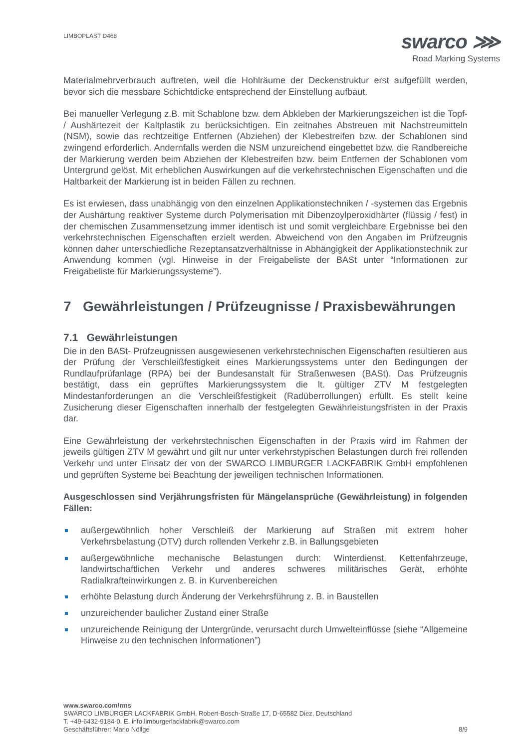LIMBOPLAST D468
swarco ⋙
Road Marking Systems
Materialmehrverbrauch auftreten, weil die Hohlräume der Deckenstruktur erst aufgefüllt werden, bevor sich die messbare Schichtdicke entsprechend der Einstellung aufbaut.
Bei manueller Verlegung z.B. mit Schablone bzw. dem Abkleben der Markierungszeichen ist die Topf- / Aushärtezeit der Kaltplastik zu berücksichtigen. Ein zeitnahes Abstreuen mit Nachstreumitteln (NSM), sowie das rechtzeitige Entfernen (Abziehen) der Klebestreifen bzw. der Schablonen sind zwingend erforderlich. Andernfalls werden die NSM unzureichend eingebettet bzw. die Randbereiche der Markierung werden beim Abziehen der Klebestreifen bzw. beim Entfernen der Schablonen vom Untergrund gelöst. Mit erheblichen Auswirkungen auf die verkehrstechnischen Eigenschaften und die Haltbarkeit der Markierung ist in beiden Fällen zu rechnen.
Es ist erwiesen, dass unabhängig von den einzelnen Applikationstechniken / -systemen das Ergebnis der Aushärtung reaktiver Systeme durch Polymerisation mit Dibenzoylperoxidhärter (flüssig / fest) in der chemischen Zusammensetzung immer identisch ist und somit vergleichbare Ergebnisse bei den verkehrstechnischen Eigenschaften erzielt werden. Abweichend von den Angaben im Prüfzeugnis können daher unterschiedliche Rezeptansatzverhältnisse in Abhängigkeit der Applikationstechnik zur Anwendung kommen (vgl. Hinweise in der Freigabeliste der BASt unter “Informationen zur Freigabeliste für Markierungssysteme”).
7 Gewährleistungen / Prüfzeugnisse / Praxisbewährungen
7.1 Gewährleistungen
Die in den BASt- Prüfzeugnissen ausgewiesenen verkehrstechnischen Eigenschaften resultieren aus der Prüfung der Verschleißfestigkeit eines Markierungssystems unter den Bedingungen der Rundlaufprüfanlage (RPA) bei der Bundesanstalt für Straßenwesen (BASt). Das Prüfzeugnis bestätigt, dass ein geprüftes Markierungssystem die lt. gültiger ZTV M festgelegten Mindestanforderungen an die Verschleißfestigkeit (Radüberrollungen) erfüllt. Es stellt keine Zusicherung dieser Eigenschaften innerhalb der festgelegten Gewährleistungsfristen in der Praxis dar.
Eine Gewährleistung der verkehrstechnischen Eigenschaften in der Praxis wird im Rahmen der jeweils gültigen ZTV M gewährt und gilt nur unter verkehrstypischen Belastungen durch frei rollenden Verkehr und unter Einsatz der von der SWARCO LIMBURGER LACKFABRIK GmbH empfohlenen und geprüften Systeme bei Beachtung der jeweiligen technischen Informationen.
Ausgeschlossen sind Verjährungsfristen für Mängelansprüche (Gewährleistung) in folgenden Fällen:
außergewöhnlich hoher Verschleiß der Markierung auf Straßen mit extrem hoher Verkehrsbelastung (DTV) durch rollenden Verkehr z.B. in Ballungsgebieten
außergewöhnliche mechanische Belastungen durch: Winterdienst, Kettenfahrzeuge, landwirtschaftlichen Verkehr und anderes schweres militärisches Gerät, erhöhte Radialkrafteinwirkungen z. B. in Kurvenbereichen
erhöhte Belastung durch Änderung der Verkehrsführung z. B. in Baustellen
unzureichender baulicher Zustand einer Straße
unzureichende Reinigung der Untergründe, verursacht durch Umwelteinflüsse (siehe “Allgemeine Hinweise zu den technischen Informationen”)
www.swarco.com/rms
SWARCO LIMBURGER LACKFABRIK GmbH, Robert-Bosch-Straße 17, D-65582 Diez, Deutschland
T. +49-6432-9184-0, E. info.limburgerlackfabrik@swarco.com
Geschäftsführer: Mario Nöllge 8/9